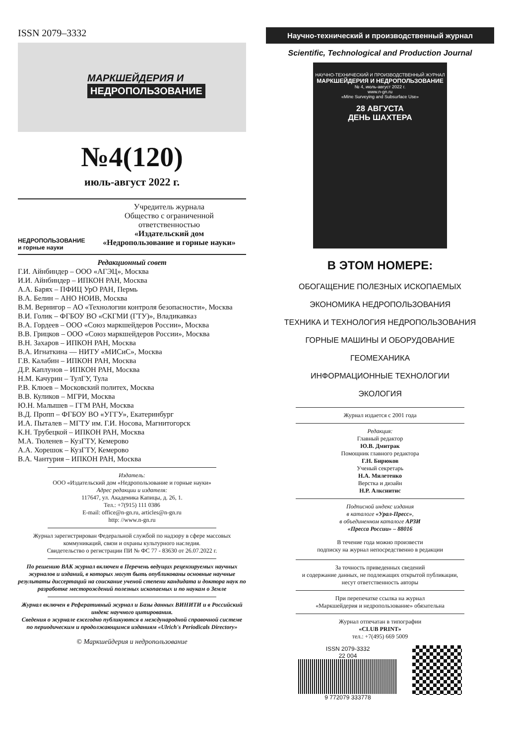ISSN 2079–3332
МАРКШЕЙДЕРИЯ И
НЕДРОПОЛЬЗОВАНИЕ
№4(120)
июль-август 2022 г.
НЕДРОПОЛЬЗОВАНИЕ
и горные науки
Учредитель журнала
Общество с ограниченной
ответственностью
«Издательский дом
«Недропользование и горные науки»
Редакционный совет
Г.И. Айнбиндер – ООО «АГЭЦ», Москва
И.И. Айнбиндер – ИПКОН РАН, Москва
А.А. Барях – ПФИЦ УрО РАН, Пермь
В.А. Белин – АНО НОИВ, Москва
В.М. Вернигор – АО «Технологии контроля безопасности», Москва
В.И. Голик – ФГБОУ ВО «СКГМИ (ГТУ)», Владикавказ
В.А. Гордеев – ООО «Союз маркшейдеров России», Москва
В.В. Грицков – ООО «Союз маркшейдеров России», Москва
В.Н. Захаров – ИПКОН РАН, Москва
В.А. Игнаткина — НИТУ «МИСиС», Москва
Г.В. Калабин – ИПКОН РАН, Москва
Д.Р. Каплунов – ИПКОН РАН, Москва
Н.М. Качурин – ТулГУ, Тула
Р.В. Клюев – Московский политех, Москва
В.В. Куликов – МГРИ, Москва
Ю.Н. Малышев – ГГМ РАН, Москва
В.Д. Пропп – ФГБОУ ВО «УГГУ», Екатеринбург
И.А. Пыталев – МГТУ им. Г.И. Носова, Магнитогорск
К.Н. Трубецкой – ИПКОН РАН, Москва
М.А. Тюленев – КузГТУ, Кемерово
А.А. Хорешок – КузГТУ, Кемерово
В.А. Чантурия – ИПКОН РАН, Москва
Издатель:
ООО «Издательский дом «Недропользование и горные науки»
Адрес редакции и издателя:
117647, ул. Академика Капицы, д. 26, 1.
Тел.: +7(915) 111 0386
E-mail: office@n-gn.ru, articles@n-gn.ru
http: //www.n-gn.ru
Журнал зарегистрирован Федеральной службой по надзору в сфере массовых коммуникаций, связи и охраны культурного наследия.
Свидетельство о регистрации ПИ № ФС 77 - 83630 от 26.07.2022 г.
По решению ВАК журнал включен в Перечень ведущих рецензируемых научных журналов и изданий, в которых могут быть опубликованы основные научные результаты диссертаций на соискание ученой степени кандидата и доктора наук по разработке месторождений полезных ископаемых и по наукам о Земле
Журнал включен в Реферативный журнал и Базы данных ВИНИТИ и в Российский индекс научного цитирования.
Сведения о журнале ежегодно публикуются в международной справочной системе по периодическим и продолжающимся изданиям «Ulrich's Periodicals Directory»
© Маркшейдерия и недропользование
Научно-технический и производственный журнал
Scientific, Technological and Production Journal
НАУЧНО-ТЕХНИЧЕСКИЙ И ПРОИЗВОДСТВЕННЫЙ ЖУРНАЛ
МАРКШЕЙДЕРИЯ И НЕДРОПОЛЬЗОВАНИЕ
№ 4, июль-август 2022 г.
www.n-gn.ru
«Mine Surveying and Subsurface Use»
28 АВГУСТА
ДЕНЬ ШАХТЕРА
В ЭТОМ НОМЕРЕ:
ОБОГАЩЕНИЕ ПОЛЕЗНЫХ ИСКОПАЕМЫХ
ЭКОНОМИКА НЕДРОПОЛЬЗОВАНИЯ
ТЕХНИКА И ТЕХНОЛОГИЯ НЕДРОПОЛЬЗОВАНИЯ
ГОРНЫЕ МАШИНЫ И ОБОРУДОВАНИЕ
ГЕОМЕХАНИКА
ИНФОРМАЦИОННЫЕ ТЕХНОЛОГИИ
ЭКОЛОГИЯ
Журнал издается с 2001 года
Редакция:
Главный редактор
Ю.В. Дмитрак
Помощник главного редактора
Г.Н. Бирюков
Ученый секретарь
Н.А. Милетенко
Верстка и дизайн
Н.Р. Алкснитис
Подписной индекс издания
в каталоге «Урал-Пресс»,
в объединенном каталоге АРЗИ
«Пресса России» – 88016
В течение года можно произвести
подписку на журнал непосредственно в редакции
За точность приведенных сведений
и содержание данных, не подлежащих открытой публикации,
несут ответственность авторы
При перепечатке ссылка на журнал
«Маркшейдерия и недропользование» обязательна
Журнал отпечатан в типографии
«CLUB PRINT»
тел.: +7(495) 669 5009
ISSN 2079-3332
22 004
9 772079 333778